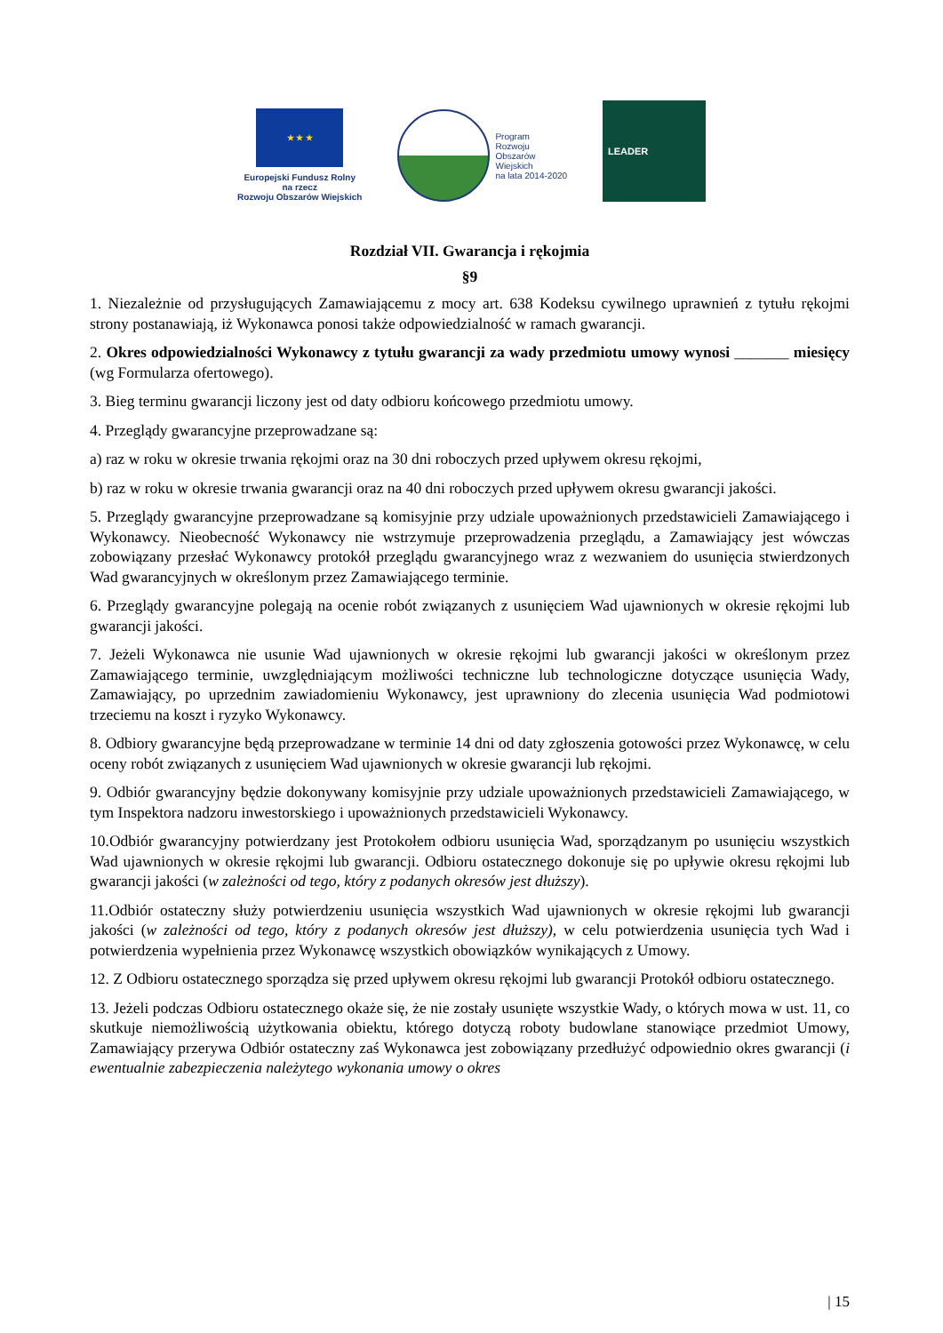★ ★ ★
Europejski Fundusz Rolny
na rzecz
Rozwoju Obszarów Wiejskich
Program
Rozwoju
Obszarów
Wiejskich
na lata 2014-2020
LEADER
Rozdział VII. Gwarancja i rękojmia
§9
1. Niezależnie od przysługujących Zamawiającemu z mocy art. 638 Kodeksu cywilnego uprawnień z tytułu rękojmi strony postanawiają, iż Wykonawca ponosi także odpowiedzialność w ramach gwarancji.
2. Okres odpowiedzialności Wykonawcy z tytułu gwarancji za wady przedmiotu umowy wynosi _______ miesięcy (wg Formularza ofertowego).
3. Bieg terminu gwarancji liczony jest od daty odbioru końcowego przedmiotu umowy.
4. Przeglądy gwarancyjne przeprowadzane są:
a) raz w roku w okresie trwania rękojmi oraz na 30 dni roboczych przed upływem okresu rękojmi,
b) raz w roku w okresie trwania gwarancji oraz na 40 dni roboczych przed upływem okresu gwarancji jakości.
5. Przeglądy gwarancyjne przeprowadzane są komisyjnie przy udziale upoważnionych przedstawicieli Zamawiającego i Wykonawcy. Nieobecność Wykonawcy nie wstrzymuje przeprowadzenia przeglądu, a Zamawiający jest wówczas zobowiązany przesłać Wykonawcy protokół przeglądu gwarancyjnego wraz z wezwaniem do usunięcia stwierdzonych Wad gwarancyjnych w określonym przez Zamawiającego terminie.
6. Przeglądy gwarancyjne polegają na ocenie robót związanych z usunięciem Wad ujawnionych w okresie rękojmi lub gwarancji jakości.
7. Jeżeli Wykonawca nie usunie Wad ujawnionych w okresie rękojmi lub gwarancji jakości w określonym przez Zamawiającego terminie, uwzględniającym możliwości techniczne lub technologiczne dotyczące usunięcia Wady, Zamawiający, po uprzednim zawiadomieniu Wykonawcy, jest uprawniony do zlecenia usunięcia Wad podmiotowi trzeciemu na koszt i ryzyko Wykonawcy.
8. Odbiory gwarancyjne będą przeprowadzane w terminie 14 dni od daty zgłoszenia gotowości przez Wykonawcę, w celu oceny robót związanych z usunięciem Wad ujawnionych w okresie gwarancji lub rękojmi.
9. Odbiór gwarancyjny będzie dokonywany komisyjnie przy udziale upoważnionych przedstawicieli Zamawiającego, w tym Inspektora nadzoru inwestorskiego i upoważnionych przedstawicieli Wykonawcy.
10.Odbiór gwarancyjny potwierdzany jest Protokołem odbioru usunięcia Wad, sporządzanym po usunięciu wszystkich Wad ujawnionych w okresie rękojmi lub gwarancji. Odbioru ostatecznego dokonuje się po upływie okresu rękojmi lub gwarancji jakości (w zależności od tego, który z podanych okresów jest dłuższy).
11.Odbiór ostateczny służy potwierdzeniu usunięcia wszystkich Wad ujawnionych w okresie rękojmi lub gwarancji jakości (w zależności od tego, który z podanych okresów jest dłuższy), w celu potwierdzenia usunięcia tych Wad i potwierdzenia wypełnienia przez Wykonawcę wszystkich obowiązków wynikających z Umowy.
12. Z Odbioru ostatecznego sporządza się przed upływem okresu rękojmi lub gwarancji Protokół odbioru ostatecznego.
13. Jeżeli podczas Odbioru ostatecznego okaże się, że nie zostały usunięte wszystkie Wady, o których mowa w ust. 11, co skutkuje niemożliwością użytkowania obiektu, którego dotyczą roboty budowlane stanowiące przedmiot Umowy, Zamawiający przerywa Odbiór ostateczny zaś Wykonawca jest zobowiązany przedłużyć odpowiednio okres gwarancji (i ewentualnie zabezpieczenia należytego wykonania umowy o okres
| 15